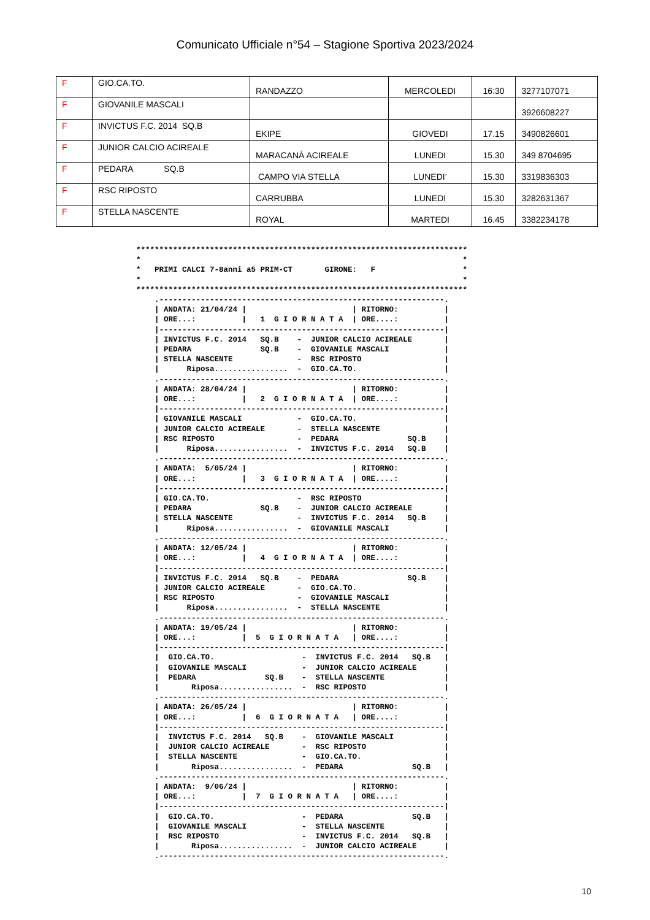Comunicato Ufficiale n°54 – Stagione Sportiva 2023/2024
| F | GIO.CA.TO. | RANDAZZO | MERCOLEDI | 16:30 | 3277107071 |
| F | GIOVANILE MASCALI | | | | 3926608227 |
| F | INVICTUS F.C. 2014 SQ.B | EKIPE | GIOVEDI | 17.15 | 3490826601 |
| F | JUNIOR CALCIO ACIREALE | MARACANÀ ACIREALE | LUNEDI | 15.30 | 349 8704695 |
| F | PEDARA SQ.B | CAMPO VIA STELLA | LUNEDI’ | 15.30 | 3319836303 |
| F | RSC RIPOSTO | CARRUBBA | LUNEDI | 15.30 | 3282631367 |
| F | STELLA NASCENTE | ROYAL | MARTEDI | 16.45 | 3382234178 |
************************************************************************
*                                                                      *
*   PRIMI CALCI 7-8anni a5 PRIM-CT       GIRONE:   F                   *
*                                                                      *
************************************************************************
    .--------------------------------------------------------------.
    | ANDATA: 21/04/24 |                       | RITORNO:          |
    | ORE...:          |   1  G I O R N A T A  | ORE....:          |
    |--------------------------------------------------------------|
    | INVICTUS F.C. 2014   SQ.B    -  JUNIOR CALCIO ACIREALE       |
    | PEDARA               SQ.B    -  GIOVANILE MASCALI            |
    | STELLA NASCENTE              -  RSC RIPOSTO                  |
    |      Riposa................  -  GIO.CA.TO.                   |
    .--------------------------------------------------------------.
    | ANDATA: 28/04/24 |                       | RITORNO:          |
    | ORE...:          |   2  G I O R N A T A  | ORE....:          |
    |--------------------------------------------------------------|
    | GIOVANILE MASCALI            -  GIO.CA.TO.                   |
    | JUNIOR CALCIO ACIREALE       -  STELLA NASCENTE              |
    | RSC RIPOSTO                  -  PEDARA               SQ.B    |
    |      Riposa................  -  INVICTUS F.C. 2014   SQ.B    |
    .--------------------------------------------------------------.
    | ANDATA:  5/05/24 |                       | RITORNO:          |
    | ORE...:          |   3  G I O R N A T A  | ORE....:          |
    |--------------------------------------------------------------|
    | GIO.CA.TO.                   -  RSC RIPOSTO                  |
    | PEDARA               SQ.B    -  JUNIOR CALCIO ACIREALE       |
    | STELLA NASCENTE              -  INVICTUS F.C. 2014   SQ.B    |
    |      Riposa................  -  GIOVANILE MASCALI            |
    .--------------------------------------------------------------.
    | ANDATA: 12/05/24 |                       | RITORNO:          |
    | ORE...:          |   4  G I O R N A T A  | ORE....:          |
    |--------------------------------------------------------------|
    | INVICTUS F.C. 2014   SQ.B    -  PEDARA               SQ.B    |
    | JUNIOR CALCIO ACIREALE       -  GIO.CA.TO.                   |
    | RSC RIPOSTO                  -  GIOVANILE MASCALI            |
    |      Riposa................  -  STELLA NASCENTE              |
    .--------------------------------------------------------------.
    | ANDATA: 19/05/24 |                       | RITORNO:          |
    | ORE...:          |  5  G I O R N A T A   | ORE....:          |
    |--------------------------------------------------------------|
    |  GIO.CA.TO.                   -  INVICTUS F.C. 2014   SQ.B   |
    |  GIOVANILE MASCALI            -  JUNIOR CALCIO ACIREALE      |
    |  PEDARA               SQ.B    -  STELLA NASCENTE             |
    |       Riposa................  -  RSC RIPOSTO                 |
    .--------------------------------------------------------------.
    | ANDATA: 26/05/24 |                       | RITORNO:          |
    | ORE...:          |  6  G I O R N A T A   | ORE....:          |
    |--------------------------------------------------------------|
    |  INVICTUS F.C. 2014   SQ.B    -  GIOVANILE MASCALI           |
    |  JUNIOR CALCIO ACIREALE       -  RSC RIPOSTO                 |
    |  STELLA NASCENTE              -  GIO.CA.TO.                  |
    |       Riposa................  -  PEDARA               SQ.B   |
    .--------------------------------------------------------------.
    | ANDATA:  9/06/24 |                       | RITORNO:          |
    | ORE...:          |  7  G I O R N A T A   | ORE....:          |
    |--------------------------------------------------------------|
    |  GIO.CA.TO.                   -  PEDARA               SQ.B   |
    |  GIOVANILE MASCALI            -  STELLA NASCENTE             |
    |  RSC RIPOSTO                  -  INVICTUS F.C. 2014   SQ.B   |
    |       Riposa................  -  JUNIOR CALCIO ACIREALE      |
    .--------------------------------------------------------------.
10